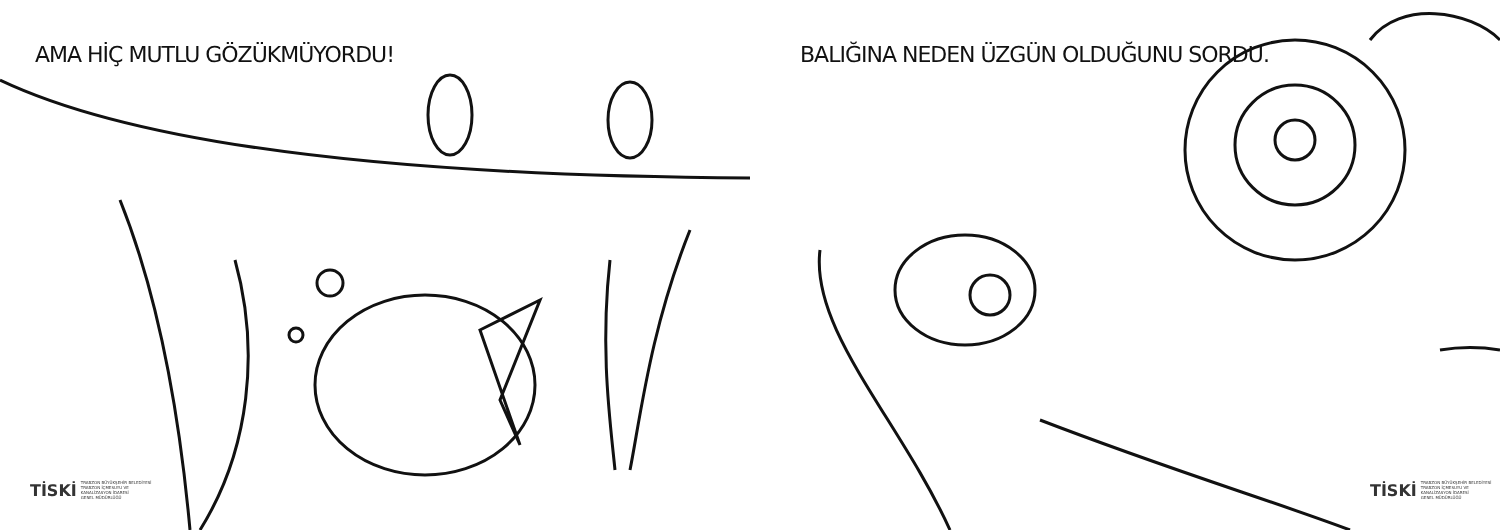AMA HİÇ MUTLU GÖZÜKMÜYORDU!
TİSKİ
TRABZON BÜYÜKŞEHİR BELEDİYESİ
TRABZON İÇMESUYU VE
KANALİZASYON İDARESİ
GENEL MÜDÜRLÜĞÜ
BALIĞINA NEDEN ÜZGÜN OLDUĞUNU SORDU.
TİSKİ
TRABZON BÜYÜKŞEHİR BELEDİYESİ
TRABZON İÇMESUYU VE
KANALİZASYON İDARESİ
GENEL MÜDÜRLÜĞÜ